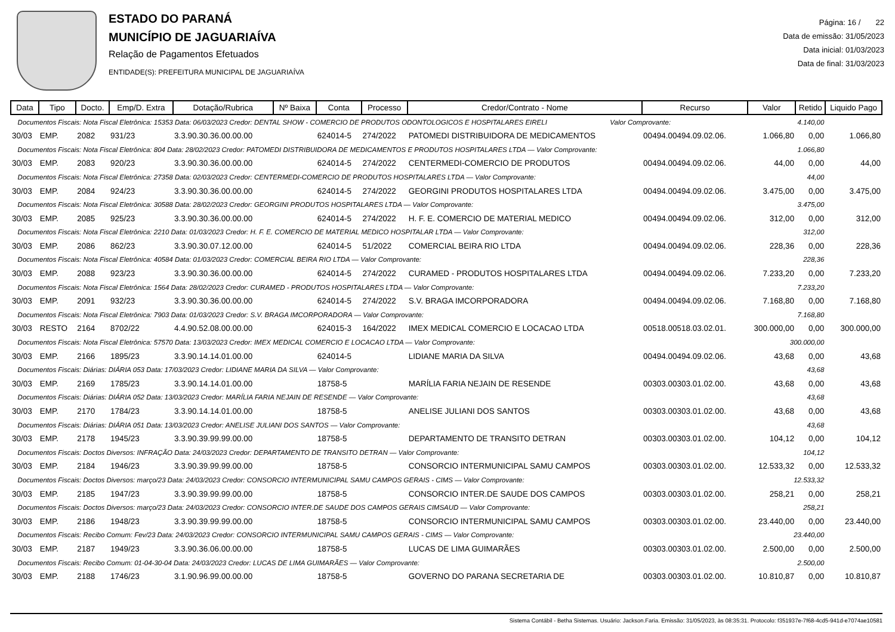ESTADO DO PARANÁ
MUNICÍPIO DE JAGUARIAÍVA
Relação de Pagamentos Efetuados
ENTIDADE(S): PREFEITURA MUNICIPAL DE JAGUARIAÍVA
Página: 16 / 22
Data de emissão: 31/05/2023
Data inicial: 01/03/2023
Data de final: 31/03/2023
| Data | Tipo | Docto. | Emp/D. Extra | Dotação/Rubrica | Nº Baixa | Conta | Processo | Credor/Contrato - Nome | Recurso | Valor | Retido | Liquido Pago |
| --- | --- | --- | --- | --- | --- | --- | --- | --- | --- | --- | --- | --- |
| Documentos Fiscais: Nota Fiscal Eletrônica: 15353 Data: 06/03/2023 Credor: DENTAL SHOW - COMERCIO DE PRODUTOS ODONTOLOGICOS E HOSPITALARES EIRELI Valor Comprovante: | | | | | | | | | | 4.140,00 | | |
| 30/03 | EMP. | 2082 | 931/23 | 3.3.90.30.36.00.00.00 | | 624014-5 | 274/2022 | PATOMEDI DISTRIBUIDORA DE MEDICAMENTOS | 00494.00494.09.02.06. | 1.066,80 | 0,00 | 1.066,80 |
| Documentos Fiscais: Nota Fiscal Eletrônica: 804 Data: 28/02/2023 Credor: PATOMEDI DISTRIBUIDORA DE MEDICAMENTOS E PRODUTOS HOSPITALARES LTDA — Valor Comprovante: | | | | | | | | | | 1.066,80 | | |
| 30/03 | EMP. | 2083 | 920/23 | 3.3.90.30.36.00.00.00 | | 624014-5 | 274/2022 | CENTERMEDI-COMERCIO DE PRODUTOS | 00494.00494.09.02.06. | 44,00 | 0,00 | 44,00 |
| Documentos Fiscais: Nota Fiscal Eletrônica: 27358 Data: 02/03/2023 Credor: CENTERMEDI-COMERCIO DE PRODUTOS HOSPITALARES LTDA — Valor Comprovante: | | | | | | | | | | 44,00 | | |
| 30/03 | EMP. | 2084 | 924/23 | 3.3.90.30.36.00.00.00 | | 624014-5 | 274/2022 | GEORGINI PRODUTOS HOSPITALARES LTDA | 00494.00494.09.02.06. | 3.475,00 | 0,00 | 3.475,00 |
| Documentos Fiscais: Nota Fiscal Eletrônica: 30588 Data: 28/02/2023 Credor: GEORGINI PRODUTOS HOSPITALARES LTDA — Valor Comprovante: | | | | | | | | | | 3.475,00 | | |
| 30/03 | EMP. | 2085 | 925/23 | 3.3.90.30.36.00.00.00 | | 624014-5 | 274/2022 | H. F. E. COMERCIO DE MATERIAL MEDICO | 00494.00494.09.02.06. | 312,00 | 0,00 | 312,00 |
| Documentos Fiscais: Nota Fiscal Eletrônica: 2210 Data: 01/03/2023 Credor: H. F. E. COMERCIO DE MATERIAL MEDICO HOSPITALAR LTDA — Valor Comprovante: | | | | | | | | | | 312,00 | | |
| 30/03 | EMP. | 2086 | 862/23 | 3.3.90.30.07.12.00.00 | | 624014-5 | 51/2022 | COMERCIAL BEIRA RIO LTDA | 00494.00494.09.02.06. | 228,36 | 0,00 | 228,36 |
| Documentos Fiscais: Nota Fiscal Eletrônica: 40584 Data: 01/03/2023 Credor: COMERCIAL BEIRA RIO LTDA — Valor Comprovante: | | | | | | | | | | 228,36 | | |
| 30/03 | EMP. | 2088 | 923/23 | 3.3.90.30.36.00.00.00 | | 624014-5 | 274/2022 | CURAMED - PRODUTOS HOSPITALARES LTDA | 00494.00494.09.02.06. | 7.233,20 | 0,00 | 7.233,20 |
| Documentos Fiscais: Nota Fiscal Eletrônica: 1564 Data: 28/02/2023 Credor: CURAMED - PRODUTOS HOSPITALARES LTDA — Valor Comprovante: | | | | | | | | | | 7.233,20 | | |
| 30/03 | EMP. | 2091 | 932/23 | 3.3.90.30.36.00.00.00 | | 624014-5 | 274/2022 | S.V. BRAGA IMCORPORADORA | 00494.00494.09.02.06. | 7.168,80 | 0,00 | 7.168,80 |
| Documentos Fiscais: Nota Fiscal Eletrônica: 7903 Data: 01/03/2023 Credor: S.V. BRAGA IMCORPORADORA — Valor Comprovante: | | | | | | | | | | 7.168,80 | | |
| 30/03 | RESTO | 2164 | 8702/22 | 4.4.90.52.08.00.00.00 | | 624015-3 | 164/2022 | IMEX MEDICAL COMERCIO E LOCACAO LTDA | 00518.00518.03.02.01. | 300.000,00 | 0,00 | 300.000,00 |
| Documentos Fiscais: Nota Fiscal Eletrônica: 57570 Data: 13/03/2023 Credor: IMEX MEDICAL COMERCIO E LOCACAO LTDA — Valor Comprovante: | | | | | | | | | | 300.000,00 | | |
| 30/03 | EMP. | 2166 | 1895/23 | 3.3.90.14.14.01.00.00 | | 624014-5 | | LIDIANE MARIA DA SILVA | 00494.00494.09.02.06. | 43,68 | 0,00 | 43,68 |
| Documentos Fiscais: Diárias: DIÁRIA 053 Data: 17/03/2023 Credor: LIDIANE MARIA DA SILVA — Valor Comprovante: | | | | | | | | | | 43,68 | | |
| 30/03 | EMP. | 2169 | 1785/23 | 3.3.90.14.14.01.00.00 | | 18758-5 | | MARÍLIA FARIA NEJAIN DE RESENDE | 00303.00303.01.02.00. | 43,68 | 0,00 | 43,68 |
| Documentos Fiscais: Diárias: DIÁRIA 052 Data: 13/03/2023 Credor: MARÍLIA FARIA NEJAIN DE RESENDE — Valor Comprovante: | | | | | | | | | | 43,68 | | |
| 30/03 | EMP. | 2170 | 1784/23 | 3.3.90.14.14.01.00.00 | | 18758-5 | | ANELISE JULIANI DOS SANTOS | 00303.00303.01.02.00. | 43,68 | 0,00 | 43,68 |
| Documentos Fiscais: Diárias: DIÁRIA 051 Data: 13/03/2023 Credor: ANELISE JULIANI DOS SANTOS — Valor Comprovante: | | | | | | | | | | 43,68 | | |
| 30/03 | EMP. | 2178 | 1945/23 | 3.3.90.39.99.99.00.00 | | 18758-5 | | DEPARTAMENTO DE TRANSITO DETRAN | 00303.00303.01.02.00. | 104,12 | 0,00 | 104,12 |
| Documentos Fiscais: Doctos Diversos: INFRAÇÃO Data: 24/03/2023 Credor: DEPARTAMENTO DE TRANSITO DETRAN — Valor Comprovante: | | | | | | | | | | 104,12 | | |
| 30/03 | EMP. | 2184 | 1946/23 | 3.3.90.39.99.99.00.00 | | 18758-5 | | CONSORCIO INTERMUNICIPAL SAMU CAMPOS | 00303.00303.01.02.00. | 12.533,32 | 0,00 | 12.533,32 |
| Documentos Fiscais: Doctos Diversos: março/23 Data: 24/03/2023 Credor: CONSORCIO INTERMUNICIPAL SAMU CAMPOS GERAIS - CIMS — Valor Comprovante: | | | | | | | | | | 12.533,32 | | |
| 30/03 | EMP. | 2185 | 1947/23 | 3.3.90.39.99.99.00.00 | | 18758-5 | | CONSORCIO INTER.DE SAUDE DOS CAMPOS | 00303.00303.01.02.00. | 258,21 | 0,00 | 258,21 |
| Documentos Fiscais: Doctos Diversos: março/23 Data: 24/03/2023 Credor: CONSORCIO INTER.DE SAUDE DOS CAMPOS GERAIS CIMSAUD — Valor Comprovante: | | | | | | | | | | 258,21 | | |
| 30/03 | EMP. | 2186 | 1948/23 | 3.3.90.39.99.99.00.00 | | 18758-5 | | CONSORCIO INTERMUNICIPAL SAMU CAMPOS | 00303.00303.01.02.00. | 23.440,00 | 0,00 | 23.440,00 |
| Documentos Fiscais: Recibo Comum: Fev/23 Data: 24/03/2023 Credor: CONSORCIO INTERMUNICIPAL SAMU CAMPOS GERAIS - CIMS — Valor Comprovante: | | | | | | | | | | 23.440,00 | | |
| 30/03 | EMP. | 2187 | 1949/23 | 3.3.90.36.06.00.00.00 | | 18758-5 | | LUCAS DE LIMA GUIMARÃES | 00303.00303.01.02.00. | 2.500,00 | 0,00 | 2.500,00 |
| Documentos Fiscais: Recibo Comum: 01-04-30-04 Data: 24/03/2023 Credor: LUCAS DE LIMA GUIMARÃES — Valor Comprovante: | | | | | | | | | | 2.500,00 | | |
| 30/03 | EMP. | 2188 | 1746/23 | 3.1.90.96.99.00.00.00 | | 18758-5 | | GOVERNO DO PARANA SECRETARIA DE | 00303.00303.01.02.00. | 10.810,87 | 0,00 | 10.810,87 |
Sistema Contábil - Betha Sistemas. Usuário: Jackson.Faria. Emissão: 31/05/2023, às 08:35:31. Protocolo: f351937e-7f68-4cd5-941d-e7074ae10581